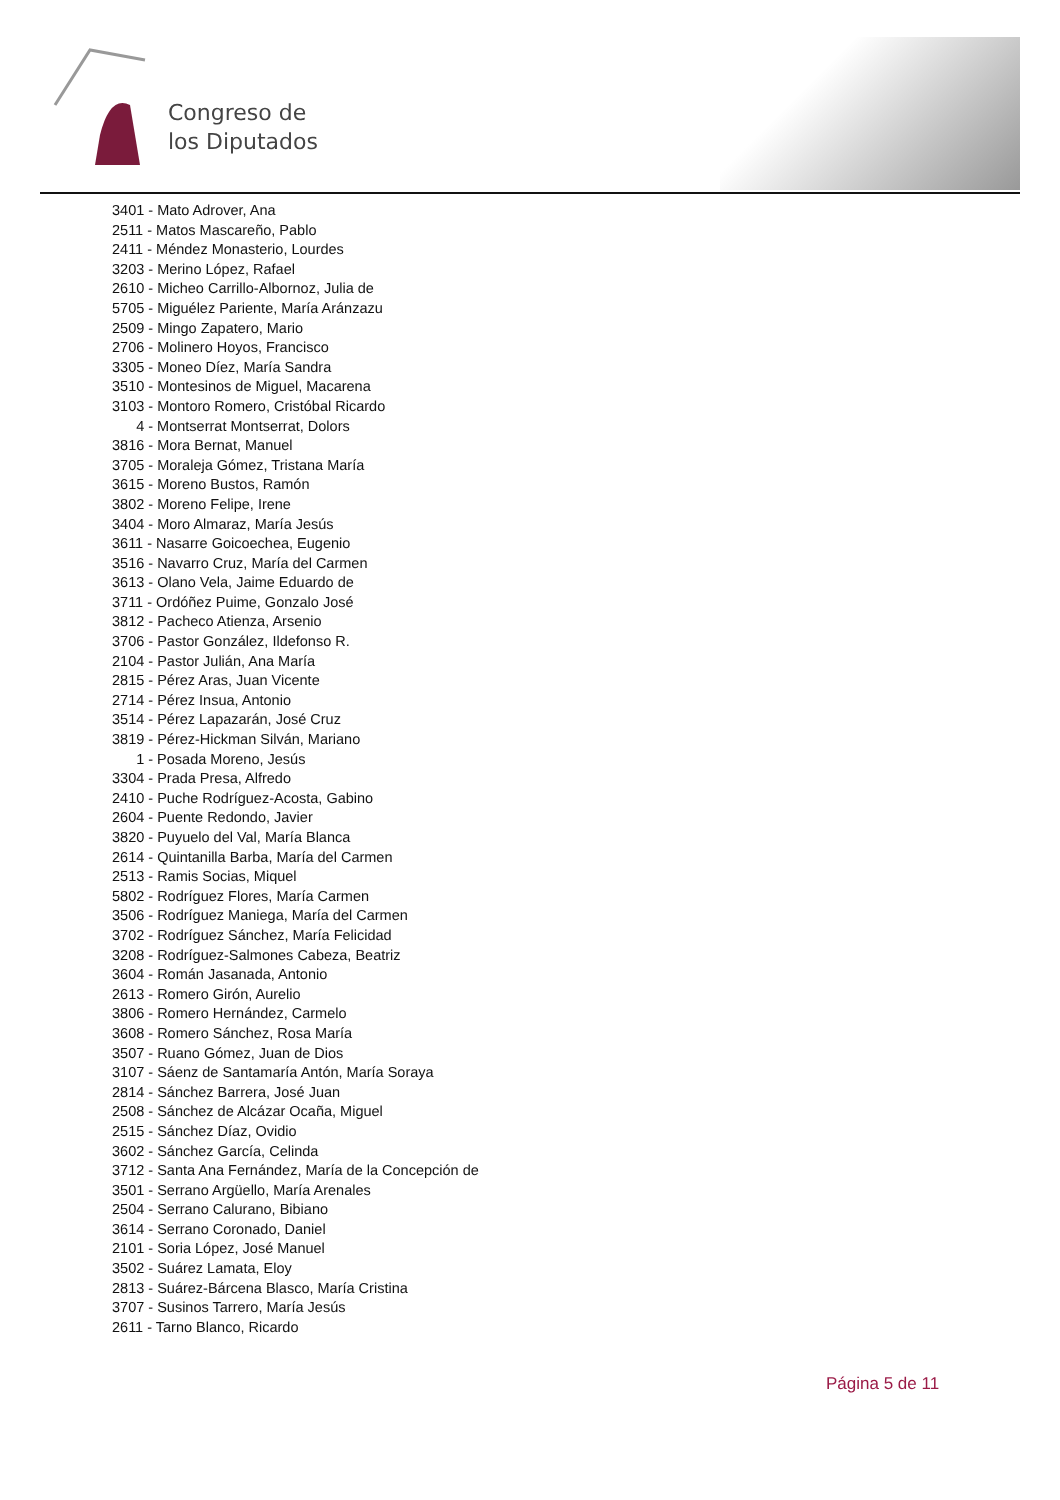Congreso de
los Diputados
3401 - Mato Adrover, Ana
2511 - Matos Mascareño, Pablo
2411 - Méndez Monasterio, Lourdes
3203 - Merino López, Rafael
2610 - Micheo Carrillo-Albornoz, Julia de
5705 - Miguélez Pariente, María Aránzazu
2509 - Mingo Zapatero, Mario
2706 - Molinero Hoyos, Francisco
3305 - Moneo Díez, María Sandra
3510 - Montesinos de Miguel, Macarena
3103 - Montoro Romero, Cristóbal Ricardo
4 - Montserrat Montserrat, Dolors
3816 - Mora Bernat, Manuel
3705 - Moraleja Gómez, Tristana María
3615 - Moreno Bustos, Ramón
3802 - Moreno Felipe, Irene
3404 - Moro Almaraz, María Jesús
3611 - Nasarre Goicoechea, Eugenio
3516 - Navarro Cruz, María del Carmen
3613 - Olano Vela, Jaime Eduardo de
3711 - Ordóñez Puime, Gonzalo José
3812 - Pacheco Atienza, Arsenio
3706 - Pastor González, Ildefonso R.
2104 - Pastor Julián, Ana María
2815 - Pérez Aras, Juan Vicente
2714 - Pérez Insua, Antonio
3514 - Pérez Lapazarán, José Cruz
3819 - Pérez-Hickman Silván, Mariano
1 - Posada Moreno, Jesús
3304 - Prada Presa, Alfredo
2410 - Puche Rodríguez-Acosta, Gabino
2604 - Puente Redondo, Javier
3820 - Puyuelo del Val, María Blanca
2614 - Quintanilla Barba, María del Carmen
2513 - Ramis Socias, Miquel
5802 - Rodríguez Flores, María Carmen
3506 - Rodríguez Maniega, María del Carmen
3702 - Rodríguez Sánchez, María Felicidad
3208 - Rodríguez-Salmones Cabeza, Beatriz
3604 - Román Jasanada, Antonio
2613 - Romero Girón, Aurelio
3806 - Romero Hernández, Carmelo
3608 - Romero Sánchez, Rosa María
3507 - Ruano Gómez, Juan de Dios
3107 - Sáenz de Santamaría Antón, María Soraya
2814 - Sánchez Barrera, José Juan
2508 - Sánchez de Alcázar Ocaña, Miguel
2515 - Sánchez Díaz, Ovidio
3602 - Sánchez García, Celinda
3712 - Santa Ana Fernández, María de la Concepción de
3501 - Serrano Argüello, María Arenales
2504 - Serrano Calurano, Bibiano
3614 - Serrano Coronado, Daniel
2101 - Soria López, José Manuel
3502 - Suárez Lamata, Eloy
2813 - Suárez-Bárcena Blasco, María Cristina
3707 - Susinos Tarrero, María Jesús
2611 - Tarno Blanco, Ricardo
Página 5 de 11